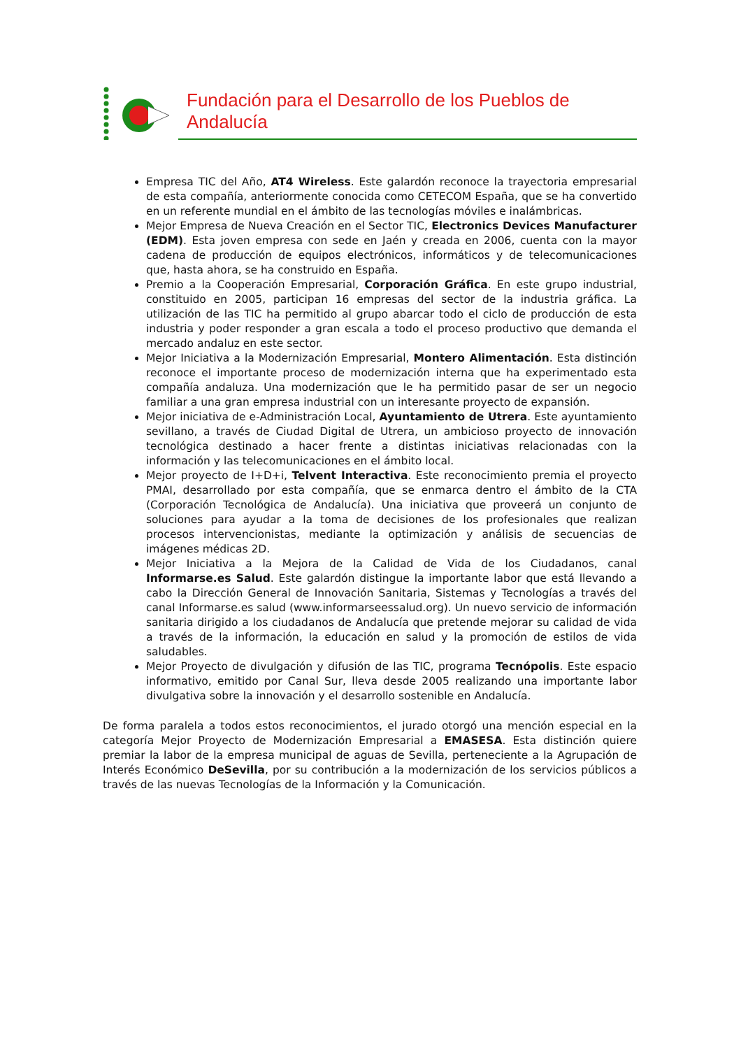Fundación para el Desarrollo de los Pueblos de Andalucía
Empresa TIC del Año, AT4 Wireless. Este galardón reconoce la trayectoria empresarial de esta compañía, anteriormente conocida como CETECOM España, que se ha convertido en un referente mundial en el ámbito de las tecnologías móviles e inalámbricas.
Mejor Empresa de Nueva Creación en el Sector TIC, Electronics Devices Manufacturer (EDM). Esta joven empresa con sede en Jaén y creada en 2006, cuenta con la mayor cadena de producción de equipos electrónicos, informáticos y de telecomunicaciones que, hasta ahora, se ha construido en España.
Premio a la Cooperación Empresarial, Corporación Gráfica. En este grupo industrial, constituido en 2005, participan 16 empresas del sector de la industria gráfica. La utilización de las TIC ha permitido al grupo abarcar todo el ciclo de producción de esta industria y poder responder a gran escala a todo el proceso productivo que demanda el mercado andaluz en este sector.
Mejor Iniciativa a la Modernización Empresarial, Montero Alimentación. Esta distinción reconoce el importante proceso de modernización interna que ha experimentado esta compañía andaluza. Una modernización que le ha permitido pasar de ser un negocio familiar a una gran empresa industrial con un interesante proyecto de expansión.
Mejor iniciativa de e-Administración Local, Ayuntamiento de Utrera. Este ayuntamiento sevillano, a través de Ciudad Digital de Utrera, un ambicioso proyecto de innovación tecnológica destinado a hacer frente a distintas iniciativas relacionadas con la información y las telecomunicaciones en el ámbito local.
Mejor proyecto de I+D+i, Telvent Interactiva. Este reconocimiento premia el proyecto PMAI, desarrollado por esta compañía, que se enmarca dentro el ámbito de la CTA (Corporación Tecnológica de Andalucía). Una iniciativa que proveerá un conjunto de soluciones para ayudar a la toma de decisiones de los profesionales que realizan procesos intervencionistas, mediante la optimización y análisis de secuencias de imágenes médicas 2D.
Mejor Iniciativa a la Mejora de la Calidad de Vida de los Ciudadanos, canal Informarse.es Salud. Este galardón distingue la importante labor que está llevando a cabo la Dirección General de Innovación Sanitaria, Sistemas y Tecnologías a través del canal Informarse.es salud (www.informarseessalud.org). Un nuevo servicio de información sanitaria dirigido a los ciudadanos de Andalucía que pretende mejorar su calidad de vida a través de la información, la educación en salud y la promoción de estilos de vida saludables.
Mejor Proyecto de divulgación y difusión de las TIC, programa Tecnópolis. Este espacio informativo, emitido por Canal Sur, lleva desde 2005 realizando una importante labor divulgativa sobre la innovación y el desarrollo sostenible en Andalucía.
De forma paralela a todos estos reconocimientos, el jurado otorgó una mención especial en la categoría Mejor Proyecto de Modernización Empresarial a EMASESA. Esta distinción quiere premiar la labor de la empresa municipal de aguas de Sevilla, perteneciente a la Agrupación de Interés Económico DeSevilla, por su contribución a la modernización de los servicios públicos a través de las nuevas Tecnologías de la Información y la Comunicación.